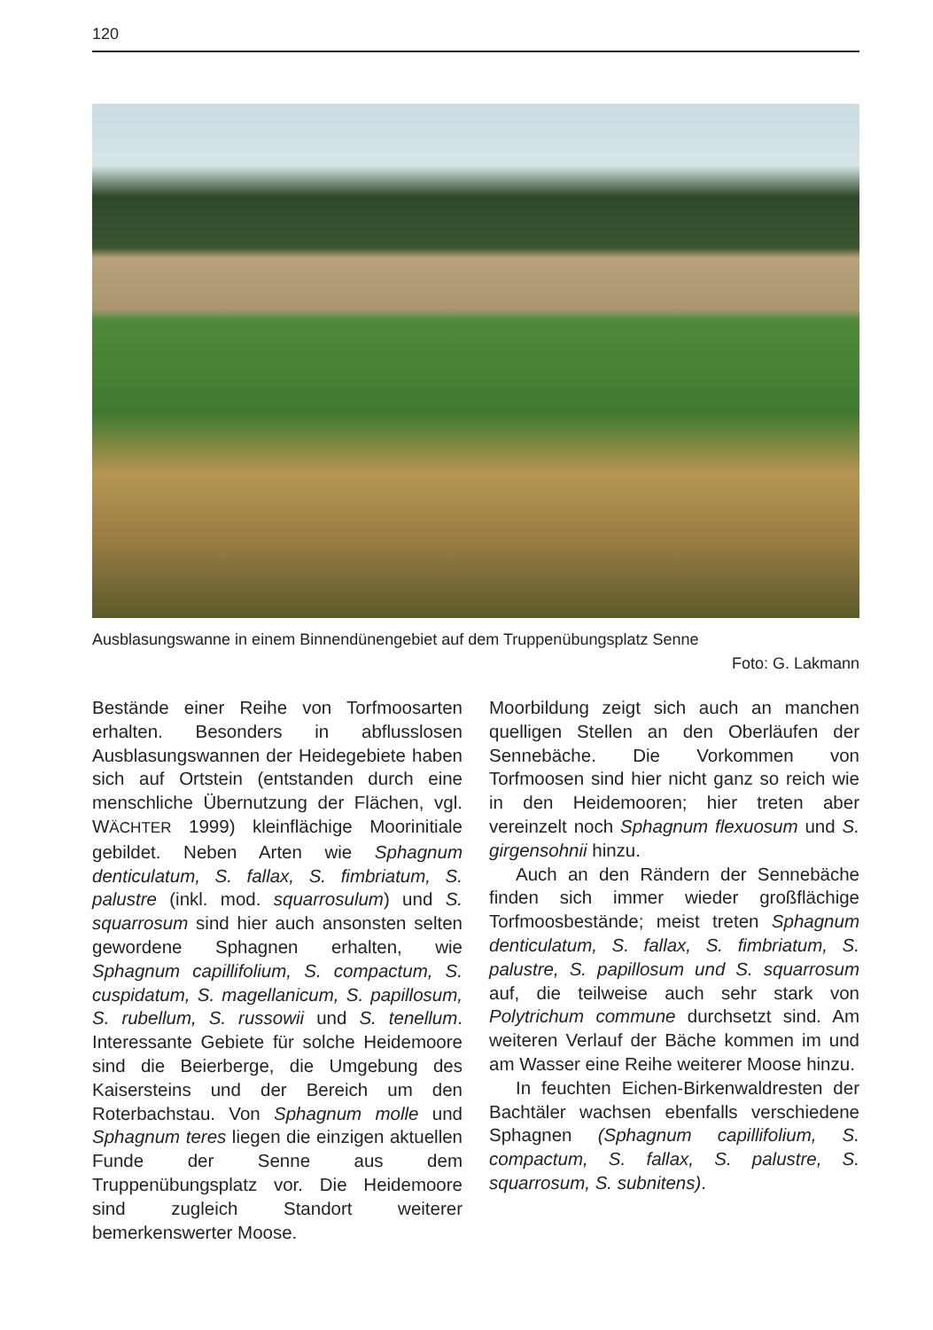120
Ausblasungswanne in einem Binnendünengebiet auf dem Truppenübungsplatz Senne
Foto: G. Lakmann
Bestände einer Reihe von Torfmoosarten erhalten. Besonders in abflusslosen Ausblasungswannen der Heidegebiete haben sich auf Ortstein (entstanden durch eine menschliche Übernutzung der Flächen, vgl. WÄCHTER 1999) kleinflächige Moorinitiale gebildet. Neben Arten wie Sphagnum denticulatum, S. fallax, S. fimbriatum, S. palustre (inkl. mod. squarrosulum) und S. squarrosum sind hier auch ansonsten selten gewordene Sphagnen erhalten, wie Sphagnum capillifolium, S. compactum, S. cuspidatum, S. magellanicum, S. papillosum, S. rubellum, S. russowii und S. tenellum. Interessante Gebiete für solche Heidemoore sind die Beierberge, die Umgebung des Kaisersteins und der Bereich um den Roterbachstau. Von Sphagnum molle und Sphagnum teres liegen die einzigen aktuellen Funde der Senne aus dem Truppenübungsplatz vor. Die Heidemoore sind zugleich Standort weiterer bemerkenswerter Moose.
Moorbildung zeigt sich auch an manchen quelligen Stellen an den Oberläufen der Sennebäche. Die Vorkommen von Torfmoosen sind hier nicht ganz so reich wie in den Heidemooren; hier treten aber vereinzelt noch Sphagnum flexuosum und S. girgensohnii hinzu.
Auch an den Rändern der Sennebäche finden sich immer wieder großflächige Torfmoosbestände; meist treten Sphagnum denticulatum, S. fallax, S. fimbriatum, S. palustre, S. papillosum und S. squarrosum auf, die teilweise auch sehr stark von Polytrichum commune durchsetzt sind. Am weiteren Verlauf der Bäche kommen im und am Wasser eine Reihe weiterer Moose hinzu.
In feuchten Eichen-Birkenwaldresten der Bachtäler wachsen ebenfalls verschiedene Sphagnen (Sphagnum capillifolium, S. compactum, S. fallax, S. palustre, S. squarrosum, S. subnitens).